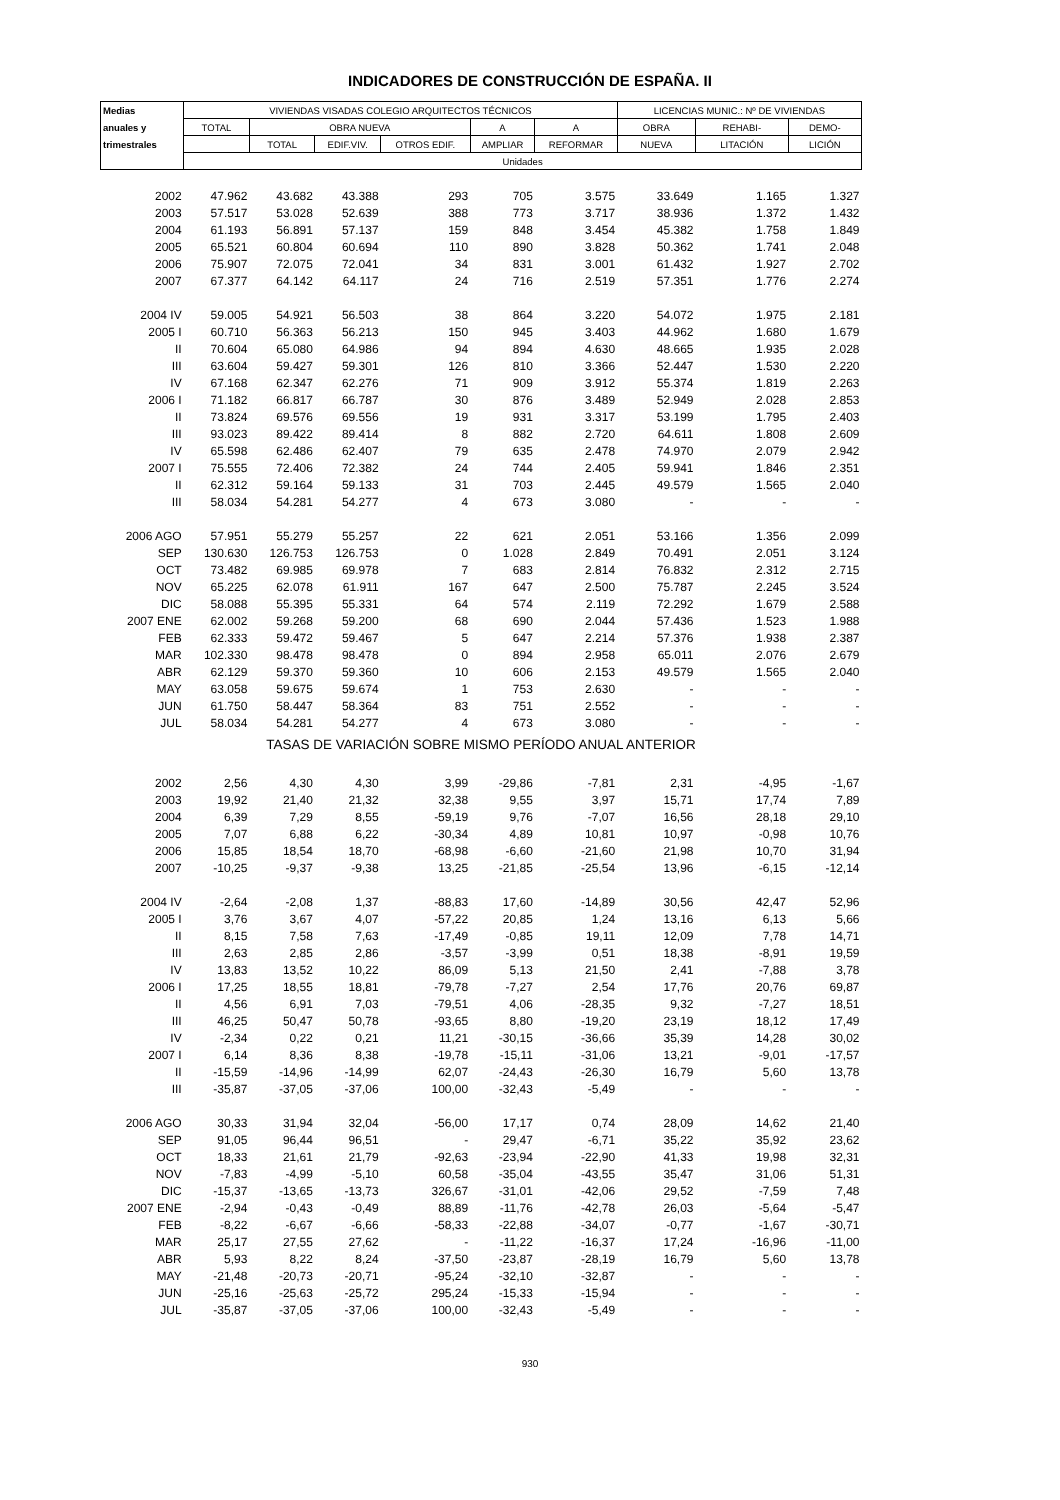INDICADORES DE CONSTRUCCIÓN DE ESPAÑA. II
| Medias | VIVIENDAS VISADAS COLEGIO ARQUITECTOS TÉCNICOS | | | | | | LICENCIAS MUNIC.: Nº DE VIVIENDAS | | |
| --- | --- | --- | --- | --- | --- | --- | --- | --- | --- |
| anuales y | TOTAL | OBRA NUEVA | | | A | A | OBRA | REHABI- | DEMO- |
| trimestrales | | TOTAL | EDIF.VIV. | OTROS EDIF. | AMPLIAR | REFORMAR | NUEVA | LITACIÓN | LICIÓN |
| | Unidades | | | | | | | | |
| 2002 | 47.962 | 43.682 | 43.388 | 293 | 705 | 3.575 | 33.649 | 1.165 | 1.327 |
| 2003 | 57.517 | 53.028 | 52.639 | 388 | 773 | 3.717 | 38.936 | 1.372 | 1.432 |
| 2004 | 61.193 | 56.891 | 57.137 | 159 | 848 | 3.454 | 45.382 | 1.758 | 1.849 |
| 2005 | 65.521 | 60.804 | 60.694 | 110 | 890 | 3.828 | 50.362 | 1.741 | 2.048 |
| 2006 | 75.907 | 72.075 | 72.041 | 34 | 831 | 3.001 | 61.432 | 1.927 | 2.702 |
| 2007 | 67.377 | 64.142 | 64.117 | 24 | 716 | 2.519 | 57.351 | 1.776 | 2.274 |
| 2004 IV | 59.005 | 54.921 | 56.503 | 38 | 864 | 3.220 | 54.072 | 1.975 | 2.181 |
| 2005 I | 60.710 | 56.363 | 56.213 | 150 | 945 | 3.403 | 44.962 | 1.680 | 1.679 |
| II | 70.604 | 65.080 | 64.986 | 94 | 894 | 4.630 | 48.665 | 1.935 | 2.028 |
| III | 63.604 | 59.427 | 59.301 | 126 | 810 | 3.366 | 52.447 | 1.530 | 2.220 |
| IV | 67.168 | 62.347 | 62.276 | 71 | 909 | 3.912 | 55.374 | 1.819 | 2.263 |
| 2006 I | 71.182 | 66.817 | 66.787 | 30 | 876 | 3.489 | 52.949 | 2.028 | 2.853 |
| II | 73.824 | 69.576 | 69.556 | 19 | 931 | 3.317 | 53.199 | 1.795 | 2.403 |
| III | 93.023 | 89.422 | 89.414 | 8 | 882 | 2.720 | 64.611 | 1.808 | 2.609 |
| IV | 65.598 | 62.486 | 62.407 | 79 | 635 | 2.478 | 74.970 | 2.079 | 2.942 |
| 2007 I | 75.555 | 72.406 | 72.382 | 24 | 744 | 2.405 | 59.941 | 1.846 | 2.351 |
| II | 62.312 | 59.164 | 59.133 | 31 | 703 | 2.445 | 49.579 | 1.565 | 2.040 |
| III | 58.034 | 54.281 | 54.277 | 4 | 673 | 3.080 | - | - | - |
| 2006 AGO | 57.951 | 55.279 | 55.257 | 22 | 621 | 2.051 | 53.166 | 1.356 | 2.099 |
| SEP | 130.630 | 126.753 | 126.753 | 0 | 1.028 | 2.849 | 70.491 | 2.051 | 3.124 |
| OCT | 73.482 | 69.985 | 69.978 | 7 | 683 | 2.814 | 76.832 | 2.312 | 2.715 |
| NOV | 65.225 | 62.078 | 61.911 | 167 | 647 | 2.500 | 75.787 | 2.245 | 3.524 |
| DIC | 58.088 | 55.395 | 55.331 | 64 | 574 | 2.119 | 72.292 | 1.679 | 2.588 |
| 2007 ENE | 62.002 | 59.268 | 59.200 | 68 | 690 | 2.044 | 57.436 | 1.523 | 1.988 |
| FEB | 62.333 | 59.472 | 59.467 | 5 | 647 | 2.214 | 57.376 | 1.938 | 2.387 |
| MAR | 102.330 | 98.478 | 98.478 | 0 | 894 | 2.958 | 65.011 | 2.076 | 2.679 |
| ABR | 62.129 | 59.370 | 59.360 | 10 | 606 | 2.153 | 49.579 | 1.565 | 2.040 |
| MAY | 63.058 | 59.675 | 59.674 | 1 | 753 | 2.630 | - | - | - |
| JUN | 61.750 | 58.447 | 58.364 | 83 | 751 | 2.552 | - | - | - |
| JUL | 58.034 | 54.281 | 54.277 | 4 | 673 | 3.080 | - | - | - |
| TASAS DE VARIACIÓN SOBRE MISMO PERÍODO ANUAL ANTERIOR | | | | | | | | | |
| 2002 | 2,56 | 4,30 | 4,30 | 3,99 | -29,86 | -7,81 | 2,31 | -4,95 | -1,67 |
| 2003 | 19,92 | 21,40 | 21,32 | 32,38 | 9,55 | 3,97 | 15,71 | 17,74 | 7,89 |
| 2004 | 6,39 | 7,29 | 8,55 | -59,19 | 9,76 | -7,07 | 16,56 | 28,18 | 29,10 |
| 2005 | 7,07 | 6,88 | 6,22 | -30,34 | 4,89 | 10,81 | 10,97 | -0,98 | 10,76 |
| 2006 | 15,85 | 18,54 | 18,70 | -68,98 | -6,60 | -21,60 | 21,98 | 10,70 | 31,94 |
| 2007 | -10,25 | -9,37 | -9,38 | 13,25 | -21,85 | -25,54 | 13,96 | -6,15 | -12,14 |
| 2004 IV | -2,64 | -2,08 | 1,37 | -88,83 | 17,60 | -14,89 | 30,56 | 42,47 | 52,96 |
| 2005 I | 3,76 | 3,67 | 4,07 | -57,22 | 20,85 | 1,24 | 13,16 | 6,13 | 5,66 |
| II | 8,15 | 7,58 | 7,63 | -17,49 | -0,85 | 19,11 | 12,09 | 7,78 | 14,71 |
| III | 2,63 | 2,85 | 2,86 | -3,57 | -3,99 | 0,51 | 18,38 | -8,91 | 19,59 |
| IV | 13,83 | 13,52 | 10,22 | 86,09 | 5,13 | 21,50 | 2,41 | -7,88 | 3,78 |
| 2006 I | 17,25 | 18,55 | 18,81 | -79,78 | -7,27 | 2,54 | 17,76 | 20,76 | 69,87 |
| II | 4,56 | 6,91 | 7,03 | -79,51 | 4,06 | -28,35 | 9,32 | -7,27 | 18,51 |
| III | 46,25 | 50,47 | 50,78 | -93,65 | 8,80 | -19,20 | 23,19 | 18,12 | 17,49 |
| IV | -2,34 | 0,22 | 0,21 | 11,21 | -30,15 | -36,66 | 35,39 | 14,28 | 30,02 |
| 2007 I | 6,14 | 8,36 | 8,38 | -19,78 | -15,11 | -31,06 | 13,21 | -9,01 | -17,57 |
| II | -15,59 | -14,96 | -14,99 | 62,07 | -24,43 | -26,30 | 16,79 | 5,60 | 13,78 |
| III | -35,87 | -37,05 | -37,06 | 100,00 | -32,43 | -5,49 | - | - | - |
| 2006 AGO | 30,33 | 31,94 | 32,04 | -56,00 | 17,17 | 0,74 | 28,09 | 14,62 | 21,40 |
| SEP | 91,05 | 96,44 | 96,51 | - | 29,47 | -6,71 | 35,22 | 35,92 | 23,62 |
| OCT | 18,33 | 21,61 | 21,79 | -92,63 | -23,94 | -22,90 | 41,33 | 19,98 | 32,31 |
| NOV | -7,83 | -4,99 | -5,10 | 60,58 | -35,04 | -43,55 | 35,47 | 31,06 | 51,31 |
| DIC | -15,37 | -13,65 | -13,73 | 326,67 | -31,01 | -42,06 | 29,52 | -7,59 | 7,48 |
| 2007 ENE | -2,94 | -0,43 | -0,49 | 88,89 | -11,76 | -42,78 | 26,03 | -5,64 | -5,47 |
| FEB | -8,22 | -6,67 | -6,66 | -58,33 | -22,88 | -34,07 | -0,77 | -1,67 | -30,71 |
| MAR | 25,17 | 27,55 | 27,62 | - | -11,22 | -16,37 | 17,24 | -16,96 | -11,00 |
| ABR | 5,93 | 8,22 | 8,24 | -37,50 | -23,87 | -28,19 | 16,79 | 5,60 | 13,78 |
| MAY | -21,48 | -20,73 | -20,71 | -95,24 | -32,10 | -32,87 | - | - | - |
| JUN | -25,16 | -25,63 | -25,72 | 295,24 | -15,33 | -15,94 | - | - | - |
| JUL | -35,87 | -37,05 | -37,06 | 100,00 | -32,43 | -5,49 | - | - | - |
930